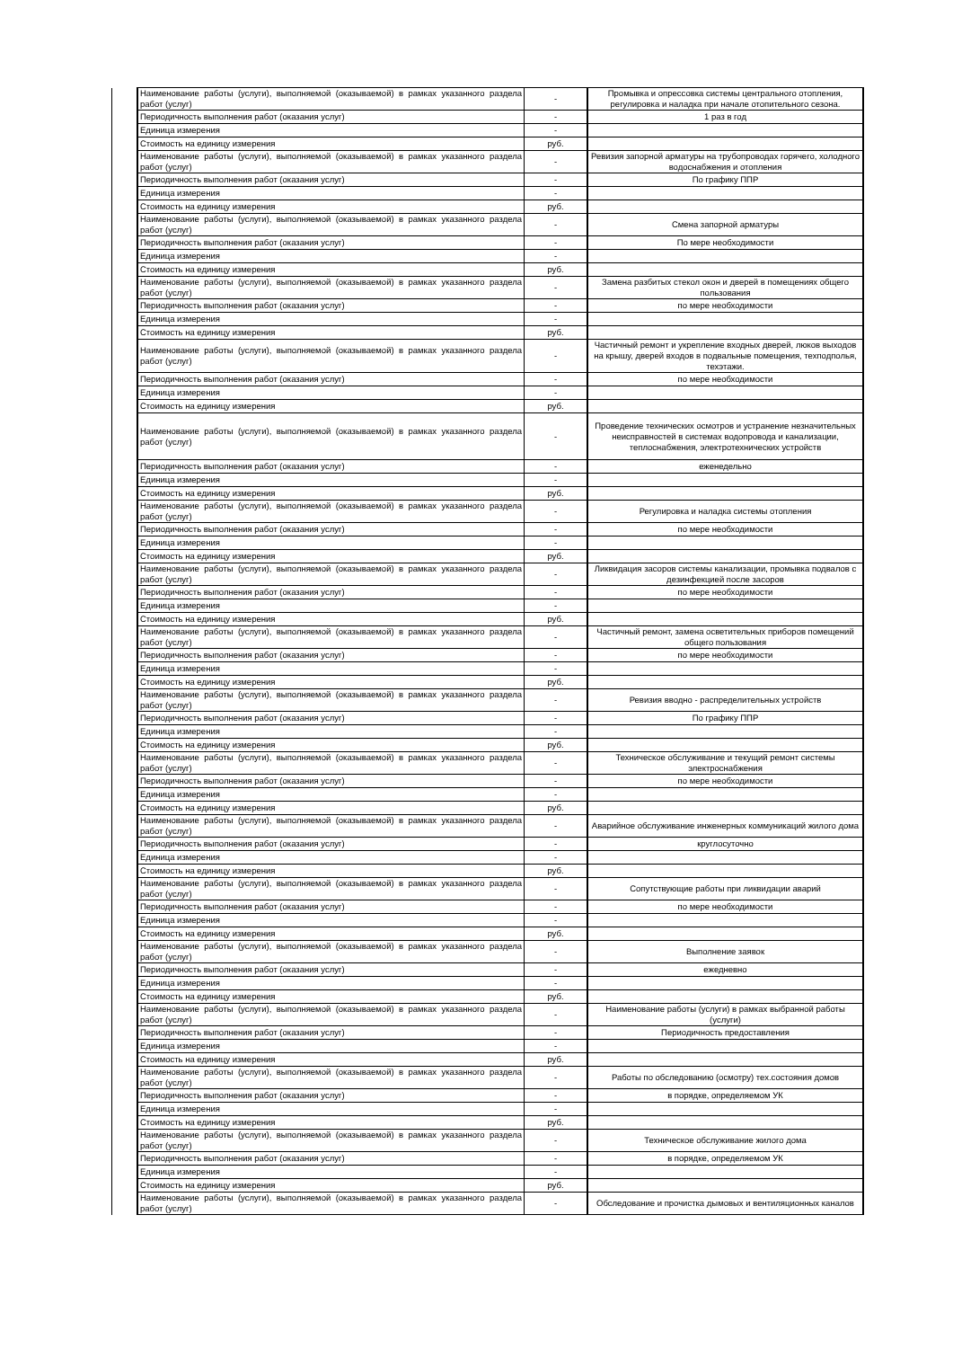| | Наименование работы (услуги), выполняемой (оказываемой) в рамках указанного раздела работ (услуг) | - | Промывка и опрессовка системы центрального отопления, регулировка и наладка при начале отопительного сезона. |
| | Периодичность выполнения работ (оказания услуг) | - | 1 раз в год |
| | Единица измерения | - | |
| | Стоимость на единицу измерения | руб. | |
| | Наименование работы (услуги), выполняемой (оказываемой) в рамках указанного раздела работ (услуг) | - | Ревизия запорной арматуры на трубопроводах горячего, холодного водоснабжения и отопления |
| | Периодичность выполнения работ (оказания услуг) | - | По графику ППР |
| | Единица измерения | - | |
| | Стоимость на единицу измерения | руб. | |
| | Наименование работы (услуги), выполняемой (оказываемой) в рамках указанного раздела работ (услуг) | - | Смена запорной арматуры |
| | Периодичность выполнения работ (оказания услуг) | - | По мере необходимости |
| | Единица измерения | - | |
| | Стоимость на единицу измерения | руб. | |
| | Наименование работы (услуги), выполняемой (оказываемой) в рамках указанного раздела работ (услуг) | - | Замена разбитых стекол окон и дверей в помещениях общего пользования |
| | Периодичность выполнения работ (оказания услуг) | - | по мере необходимости |
| | Единица измерения | - | |
| | Стоимость на единицу измерения | руб. | |
| | Наименование работы (услуги), выполняемой (оказываемой) в рамках указанного раздела работ (услуг) | - | Частичный ремонт и укрепление входных дверей, люков выходов на крышу, дверей входов в подвальные помещения, техподполья, техэтажи. |
| | Периодичность выполнения работ (оказания услуг) | - | по мере необходимости |
| | Единица измерения | - | |
| | Стоимость на единицу измерения | руб. | |
| | Наименование работы (услуги), выполняемой (оказываемой) в рамках указанного раздела работ (услуг) | - | Проведение технических осмотров и устранение незначительных неисправностей в системах водопровода и канализации, теплоснабжения, электротехнических устройств |
| | Периодичность выполнения работ (оказания услуг) | - | еженедельно |
| | Единица измерения | - | |
| | Стоимость на единицу измерения | руб. | |
| | Наименование работы (услуги), выполняемой (оказываемой) в рамках указанного раздела работ (услуг) | - | Регулировка и наладка системы отопления |
| | Периодичность выполнения работ (оказания услуг) | - | по мере необходимости |
| | Единица измерения | - | |
| | Стоимость на единицу измерения | руб. | |
| | Наименование работы (услуги), выполняемой (оказываемой) в рамках указанного раздела работ (услуг) | - | Ликвидация засоров системы канализации, промывка подвалов с дезинфекцией после засоров |
| | Периодичность выполнения работ (оказания услуг) | - | по мере необходимости |
| | Единица измерения | - | |
| | Стоимость на единицу измерения | руб. | |
| | Наименование работы (услуги), выполняемой (оказываемой) в рамках указанного раздела работ (услуг) | - | Частичный ремонт, замена осветительных приборов помещений общего пользования |
| | Периодичность выполнения работ (оказания услуг) | - | по мере необходимости |
| | Единица измерения | - | |
| | Стоимость на единицу измерения | руб. | |
| | Наименование работы (услуги), выполняемой (оказываемой) в рамках указанного раздела работ (услуг) | - | Ревизия вводно - распределительных устройств |
| | Периодичность выполнения работ (оказания услуг) | - | По графику ППР |
| | Единица измерения | - | |
| | Стоимость на единицу измерения | руб. | |
| | Наименование работы (услуги), выполняемой (оказываемой) в рамках указанного раздела работ (услуг) | - | Техническое обслуживание и текущий ремонт системы электроснабжения |
| | Периодичность выполнения работ (оказания услуг) | - | по мере необходимости |
| | Единица измерения | - | |
| | Стоимость на единицу измерения | руб. | |
| | Наименование работы (услуги), выполняемой (оказываемой) в рамках указанного раздела работ (услуг) | - | Аварийное обслуживание инженерных коммуникаций жилого дома |
| | Периодичность выполнения работ (оказания услуг) | - | круглосуточно |
| | Единица измерения | - | |
| | Стоимость на единицу измерения | руб. | |
| | Наименование работы (услуги), выполняемой (оказываемой) в рамках указанного раздела работ (услуг) | - | Сопутствующие работы при ликвидации аварий |
| | Периодичность выполнения работ (оказания услуг) | - | по мере необходимости |
| | Единица измерения | - | |
| | Стоимость на единицу измерения | руб. | |
| | Наименование работы (услуги), выполняемой (оказываемой) в рамках указанного раздела работ (услуг) | - | Выполнение заявок |
| | Периодичность выполнения работ (оказания услуг) | - | ежедневно |
| | Единица измерения | - | |
| | Стоимость на единицу измерения | руб. | |
| | Наименование работы (услуги), выполняемой (оказываемой) в рамках указанного раздела работ (услуг) | - | Наименование работы (услуги) в рамках выбранной работы (услуги) |
| | Периодичность выполнения работ (оказания услуг) | - | Периодичность предоставления |
| | Единица измерения | - | |
| | Стоимость на единицу измерения | руб. | |
| | Наименование работы (услуги), выполняемой (оказываемой) в рамках указанного раздела работ (услуг) | - | Работы по обследованию (осмотру) тех.состояния домов |
| | Периодичность выполнения работ (оказания услуг) | - | в порядке, определяемом УК |
| | Единица измерения | - | |
| | Стоимость на единицу измерения | руб. | |
| | Наименование работы (услуги), выполняемой (оказываемой) в рамках указанного раздела работ (услуг) | - | Техническое обслуживание жилого дома |
| | Периодичность выполнения работ (оказания услуг) | - | в порядке, определяемом УК |
| | Единица измерения | - | |
| | Стоимость на единицу измерения | руб. | |
| | Наименование работы (услуги), выполняемой (оказываемой) в рамках указанного раздела работ (услуг) | - | Обследование и прочистка дымовых и вентиляционных каналов |